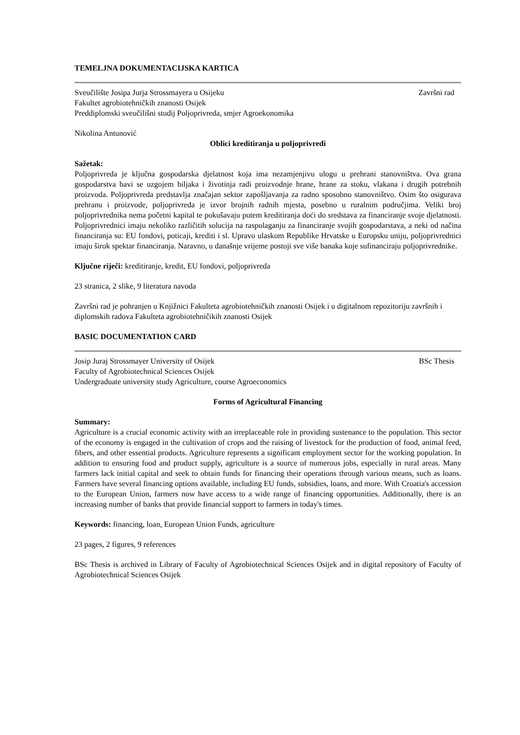TEMELJNA DOKUMENTACIJSKA KARTICA
Sveučilište Josipa Jurja Strossmayera u Osijeku Završni rad
Fakultet agrobiotehničkih znanosti Osijek
Preddiplomski sveučilišni studij Poljoprivreda, smjer Agroekonomika
Nikolina Antunović
Oblici kreditiranja u poljoprivredi
Sažetak:
Poljoprivreda je ključna gospodarska djelatnost koja ima nezamjenjivu ulogu u prehrani stanovništva. Ova grana gospodarstva bavi se uzgojem biljaka i životinja radi proizvodnje hrane, hrane za stoku, vlakana i drugih potrebnih proizvoda. Poljoprivreda predstavlja značajan sektor zapošljavanja za radno sposobno stanovništvo. Osim što osigurava prehranu i proizvode, poljoprivreda je izvor brojnih radnih mjesta, posebno u ruralnim područjima. Veliki broj poljoprivrednika nema početni kapital te pokušavaju putem kreditiranja doći do sredstava za financiranje svoje djelatnosti. Poljoprivrednici imaju nekoliko različitih solucija na raspolaganju za financiranje svojih gospodarstava, a neki od načina financiranja su: EU fondovi, poticaji, krediti i sl. Upravo ulaskom Republike Hrvatske u Europsku uniju, poljoprivrednici imaju širok spektar financiranja. Naravno, u današnje vrijeme postoji sve više banaka koje sufinanciraju poljoprivrednike.
Ključne riječi: kreditiranje, kredit, EU fondovi, poljoprivreda
23 stranica, 2 slike, 9 literatura navoda
Završni rad je pohranjen u Knjižnici Fakulteta agrobiotehničkih znanosti Osijek i u digitalnom repozitoriju završnih i diplomskih radova Fakulteta agrobiotehničikih znanosti Osijek
BASIC DOCUMENTATION CARD
Josip Juraj Strossmayer University of Osijek BSc Thesis
Faculty of Agrobiotechnical Sciences Osijek
Undergraduate university study Agriculture, course Agroeconomics
Forms of Agricultural Financing
Summary:
Agriculture is a crucial economic activity with an irreplaceable role in providing sustenance to the population. This sector of the economy is engaged in the cultivation of crops and the raising of livestock for the production of food, animal feed, fibers, and other essential products. Agriculture represents a significant employment sector for the working population. In addition to ensuring food and product supply, agriculture is a source of numerous jobs, especially in rural areas. Many farmers lack initial capital and seek to obtain funds for financing their operations through various means, such as loans. Farmers have several financing options available, including EU funds, subsidies, loans, and more. With Croatia's accession to the European Union, farmers now have access to a wide range of financing opportunities. Additionally, there is an increasing number of banks that provide financial support to farmers in today's times.
Keywords: financing, loan, European Union Funds, agriculture
23 pages, 2 figures, 9 references
BSc Thesis is archived in Library of Faculty of Agrobiotechnical Sciences Osijek and in digital repository of Faculty of Agrobiotechnical Sciences Osijek